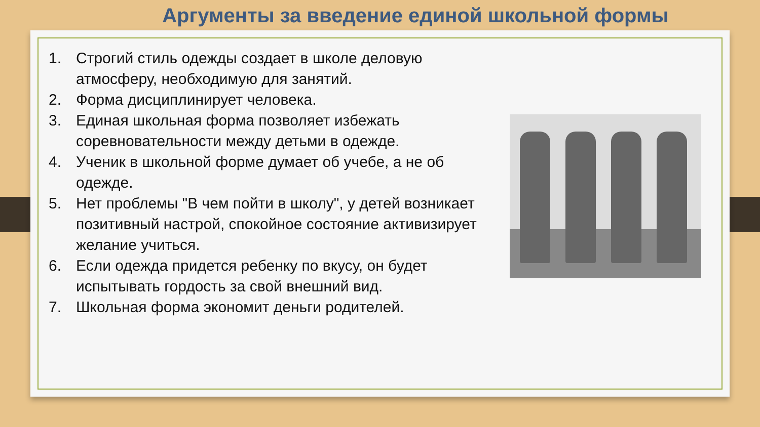Аргументы за введение единой школьной формы
1. Строгий стиль одежды создает в школе деловую атмосферу, необходимую для занятий.
2. Форма дисциплинирует человека.
3. Единая школьная форма позволяет избежать соревновательности между детьми в одежде.
4. Ученик в школьной форме думает об учебе, а не об одежде.
5. Нет проблемы "В чем пойти в школу", у детей возникает позитивный настрой, спокойное состояние активизирует желание учиться.
6. Если одежда придется ребенку по вкусу, он будет испытывать гордость за свой внешний вид.
7. Школьная форма экономит деньги родителей.